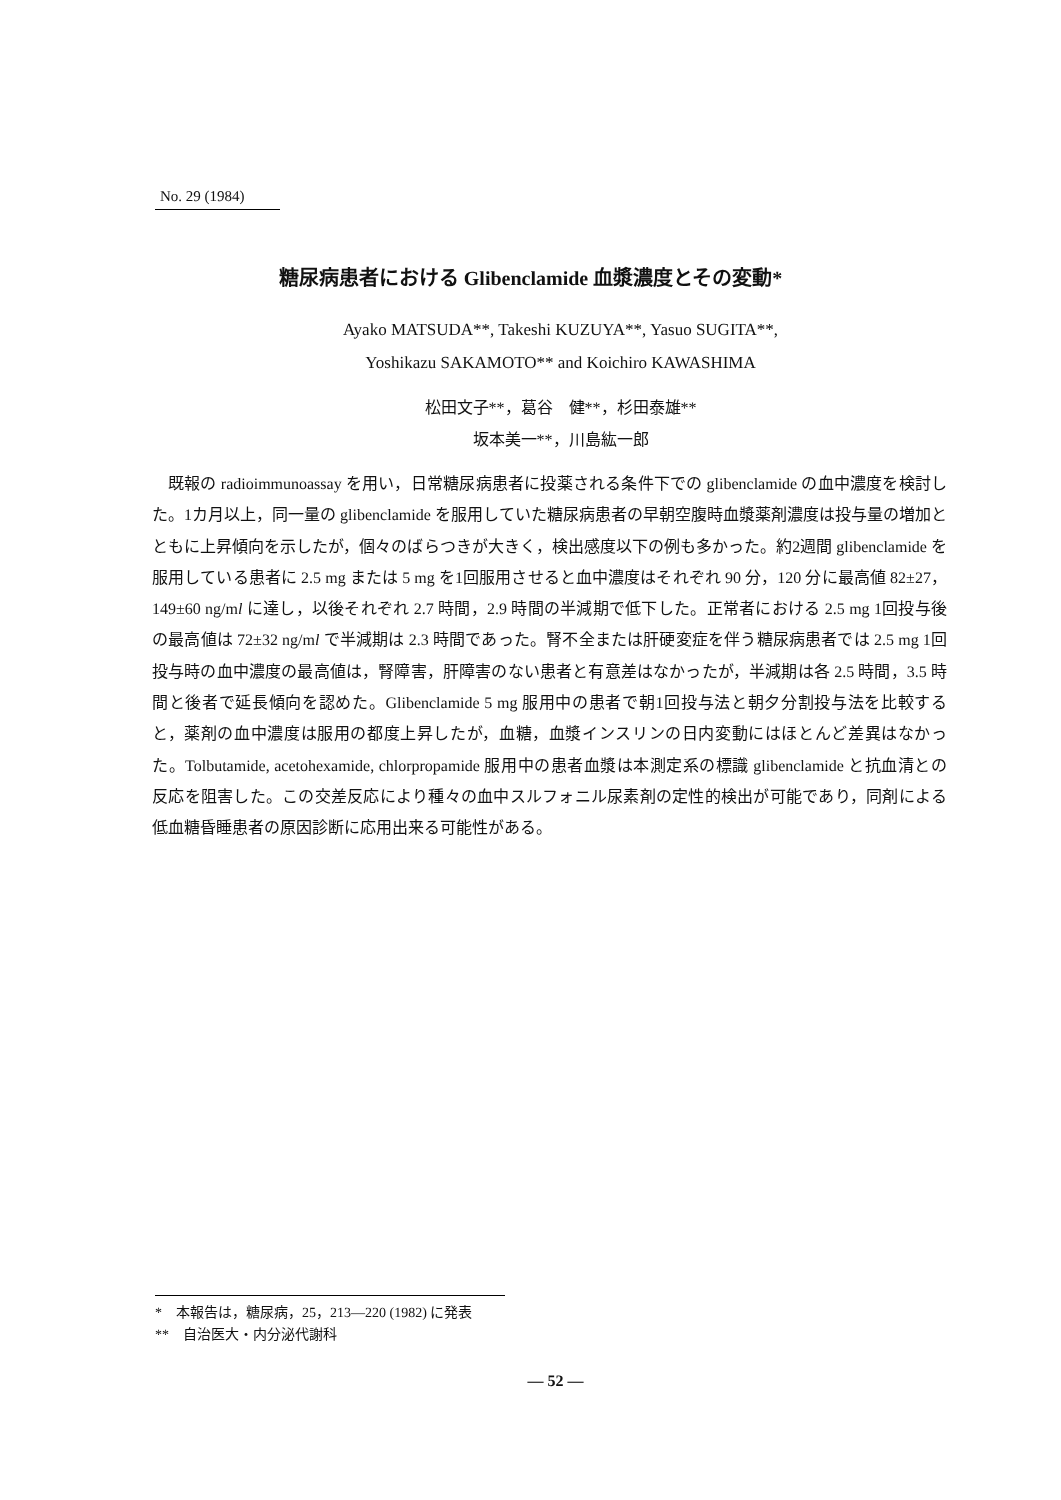No. 29 (1984)
糖尿病患者における Glibenclamide 血漿濃度とその変動*
Ayako MATSUDA**, Takeshi KUZUYA**, Yasuo SUGITA**,
Yoshikazu SAKAMOTO** and Koichiro KAWASHIMA
松田文子**，葛谷　健**，杉田泰雄**
坂本美一**，川島紘一郎
既報の radioimmunoassay を用い，日常糖尿病患者に投薬される条件下での glibenclamide の血中濃度を検討した。1カ月以上，同一量の glibenclamide を服用していた糖尿病患者の早朝空腹時血漿薬剤濃度は投与量の増加とともに上昇傾向を示したが，個々のばらつきが大きく，検出感度以下の例も多かった。約2週間 glibenclamide を服用している患者に 2.5 mg または 5 mg を1回服用させると血中濃度はそれぞれ 90 分，120 分に最高値 82±27，149±60 ng/ml に達し，以後それぞれ 2.7 時間，2.9 時間の半減期で低下した。正常者における 2.5 mg 1回投与後の最高値は 72±32 ng/ml で半減期は 2.3 時間であった。腎不全または肝硬変症を伴う糖尿病患者では 2.5 mg 1回投与時の血中濃度の最高値は，腎障害，肝障害のない患者と有意差はなかったが，半減期は各 2.5 時間，3.5 時間と後者で延長傾向を認めた。Glibenclamide 5 mg 服用中の患者で朝1回投与法と朝夕分割投与法を比較すると，薬剤の血中濃度は服用の都度上昇したが，血糖，血漿インスリンの日内変動にはほとんど差異はなかった。Tolbutamide, acetohexamide, chlorpropamide 服用中の患者血漿は本測定系の標識 glibenclamide と抗血清との反応を阻害した。この交差反応により種々の血中スルフォニル尿素剤の定性的検出が可能であり，同剤による低血糖昏睡患者の原因診断に応用出来る可能性がある。
*　本報告は，糖尿病，25，213—220 (1982) に発表
**　自治医大・内分泌代謝科
— 52 —